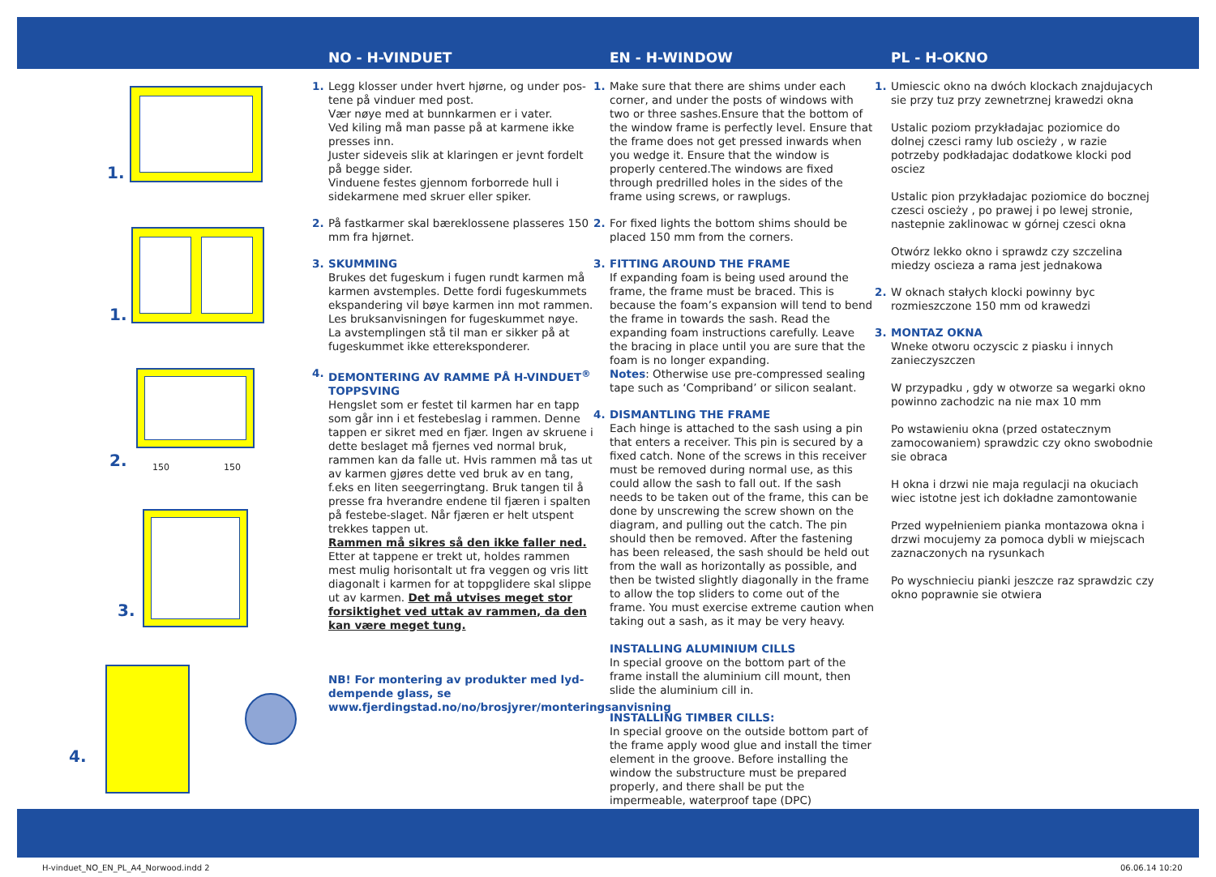1.
1.
2. 150 150
3.
4.
NO - H-VINDUET
1. Legg klosser under hvert hjørne, og under pos-tene på vinduer med post.
Vær nøye med at bunnkarmen er i vater.
Ved kiling må man passe på at karmene ikke presses inn.
Juster sideveis slik at klaringen er jevnt fordelt på begge sider.
Vinduene festes gjennom forborrede hull i sidekarmene med skruer eller spiker.
2. På fastkarmer skal bæreklossene plasseres 150 mm fra hjørnet.
3. SKUMMING
Brukes det fugeskum i fugen rundt karmen må karmen avstemples. Dette fordi fugeskummets ekspandering vil bøye karmen inn mot rammen. Les bruksanvisningen for fugeskummet nøye. La avstemplingen stå til man er sikker på at fugeskummet ikke ettereksponderer.
4. DEMONTERING AV RAMME PÅ H-VINDUET<sup>®</sup> TOPPSVING
Hengslet som er festet til karmen har en tapp som går inn i et festebeslag i rammen. Denne tappen er sikret med en fjær. Ingen av skruene i dette beslaget må fjernes ved normal bruk, rammen kan da falle ut. Hvis rammen må tas ut av karmen gjøres dette ved bruk av en tang, f.eks en liten seegerringtang. Bruk tangen til å presse fra hverandre endene til fjæren i spalten på festebe-slaget. Når fjæren er helt utspent trekkes tappen ut.
Rammen må sikres så den ikke faller ned.
Etter at tappene er trekt ut, holdes rammen mest mulig horisontalt ut fra veggen og vris litt diagonalt i karmen for at toppglidere skal slippe ut av karmen. Det må utvises meget stor forsiktighet ved uttak av rammen, da den kan være meget tung.
NB! For montering av produkter med lyd-dempende glass, se www.fjerdingstad.no/no/brosjyrer/monteringsanvisning
EN - H-WINDOW
1. Make sure that there are shims under each corner, and under the posts of windows with two or three sashes.Ensure that the bottom of the window frame is perfectly level. Ensure that the frame does not get pressed inwards when you wedge it. Ensure that the window is properly centered.The windows are fixed through predrilled holes in the sides of the frame using screws, or rawplugs.
2. For fixed lights the bottom shims should be placed 150 mm from the corners.
3. FITTING AROUND THE FRAME
If expanding foam is being used around the frame, the frame must be braced. This is because the foam’s expansion will tend to bend the frame in towards the sash. Read the expanding foam instructions carefully. Leave the bracing in place until you are sure that the foam is no longer expanding.
Notes: Otherwise use pre-compressed sealing tape such as ‘Compriband’ or silicon sealant.
4. DISMANTLING THE FRAME
Each hinge is attached to the sash using a pin that enters a receiver. This pin is secured by a fixed catch. None of the screws in this receiver must be removed during normal use, as this could allow the sash to fall out. If the sash needs to be taken out of the frame, this can be done by unscrewing the screw shown on the diagram, and pulling out the catch. The pin should then be removed. After the fastening has been released, the sash should be held out from the wall as horizontally as possible, and then be twisted slightly diagonally in the frame to allow the top sliders to come out of the frame. You must exercise extreme caution when taking out a sash, as it may be very heavy.
INSTALLING ALUMINIUM CILLS
In special groove on the bottom part of the frame install the aluminium cill mount, then slide the aluminium cill in.
INSTALLING TIMBER CILLS:
In special groove on the outside bottom part of the frame apply wood glue and install the timer element in the groove. Before installing the window the substructure must be prepared properly, and there shall be put the impermeable, waterproof tape (DPC)
PL - H-OKNO
1. Umiescic okno na dwóch klockach znajdujacych sie przy tuz przy zewnetrznej krawedzi okna
Ustalic poziom przykładajac poziomice do dolnej czesci ramy lub oscieży , w razie potrzeby podkładajac dodatkowe klocki pod osciez
Ustalic pion przykładajac poziomice do bocznej czesci oscieży , po prawej i po lewej stronie, nastepnie zaklinowac w górnej czesci okna
Otwórz lekko okno i sprawdz czy szczelina miedzy oscieza a rama jest jednakowa
2. W oknach stałych klocki powinny byc rozmieszczone 150 mm od krawedzi
3. MONTAZ OKNA
Wneke otworu oczyscic z piasku i innych zanieczyszczen
W przypadku , gdy w otworze sa wegarki okno powinno zachodzic na nie max 10 mm
Po wstawieniu okna (przed ostatecznym zamocowaniem) sprawdzic czy okno swobodnie sie obraca
H okna i drzwi nie maja regulacji na okuciach wiec istotne jest ich dokładne zamontowanie
Przed wypełnieniem pianka montazowa okna i drzwi mocujemy za pomoca dybli w miejscach zaznaczonych na rysunkach
Po wyschnieciu pianki jeszcze raz sprawdzic czy okno poprawnie sie otwiera
H-vinduet_NO_EN_PL_A4_Norwood.indd 2
06.06.14 10:20